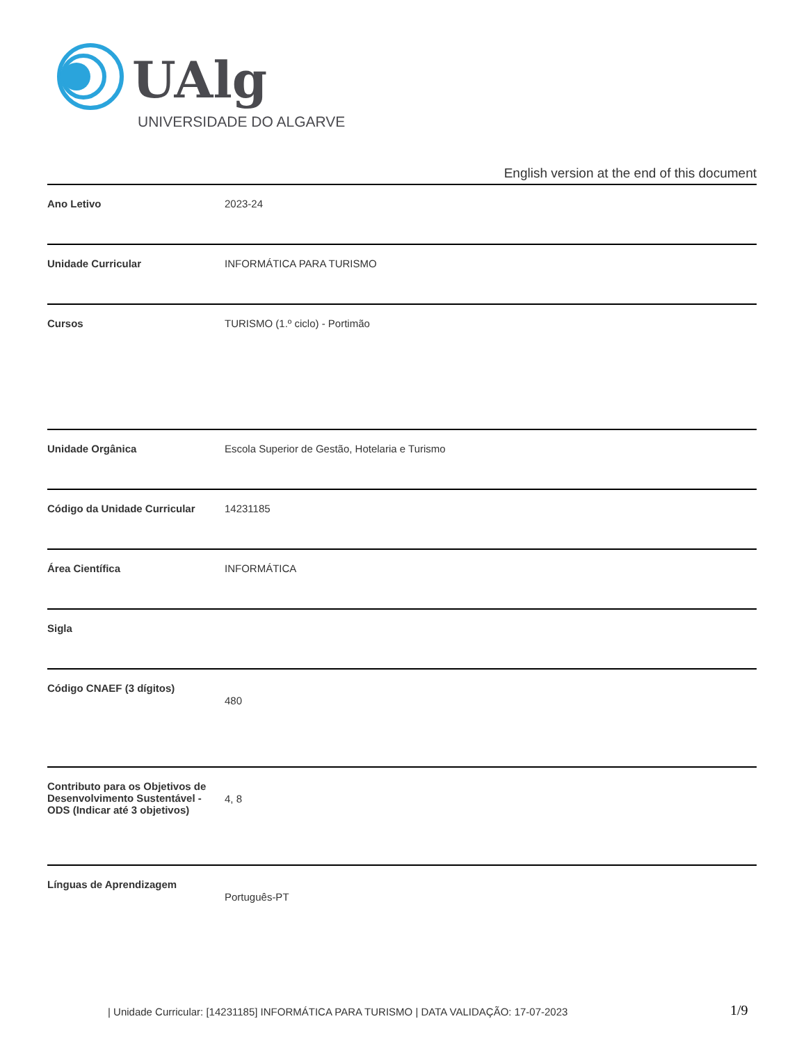UAlg
UNIVERSIDADE DO ALGARVE
English version at the end of this document
| Ano Letivo | 2023-24 |
| Unidade Curricular | INFORMÁTICA PARA TURISMO |
| Cursos | TURISMO (1.º ciclo) - Portimão |
| Unidade Orgânica | Escola Superior de Gestão, Hotelaria e Turismo |
| Código da Unidade Curricular | 14231185 |
| Área Científica | INFORMÁTICA |
| Sigla | |
| Código CNAEF (3 dígitos) | 480 |
| Contributo para os Objetivos de Desenvolvimento Sustentável - ODS (Indicar até 3 objetivos) | 4, 8 |
| Línguas de Aprendizagem | Português-PT |
| Unidade Curricular: [14231185] INFORMÁTICA PARA TURISMO | DATA VALIDAÇÃO: 17-07-2023
1/9